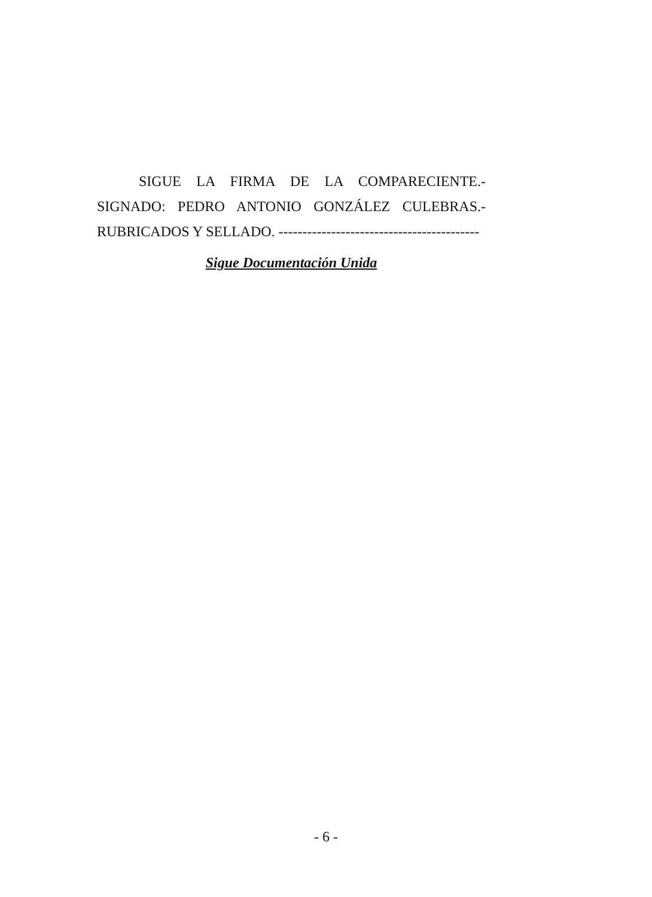SIGUE LA FIRMA DE LA COMPARECIENTE.- SIGNADO: PEDRO ANTONIO GONZÁLEZ CULEBRAS.- RUBRICADOS Y SELLADO. ------------------------------------------
Sigue Documentación Unida
- 6 -